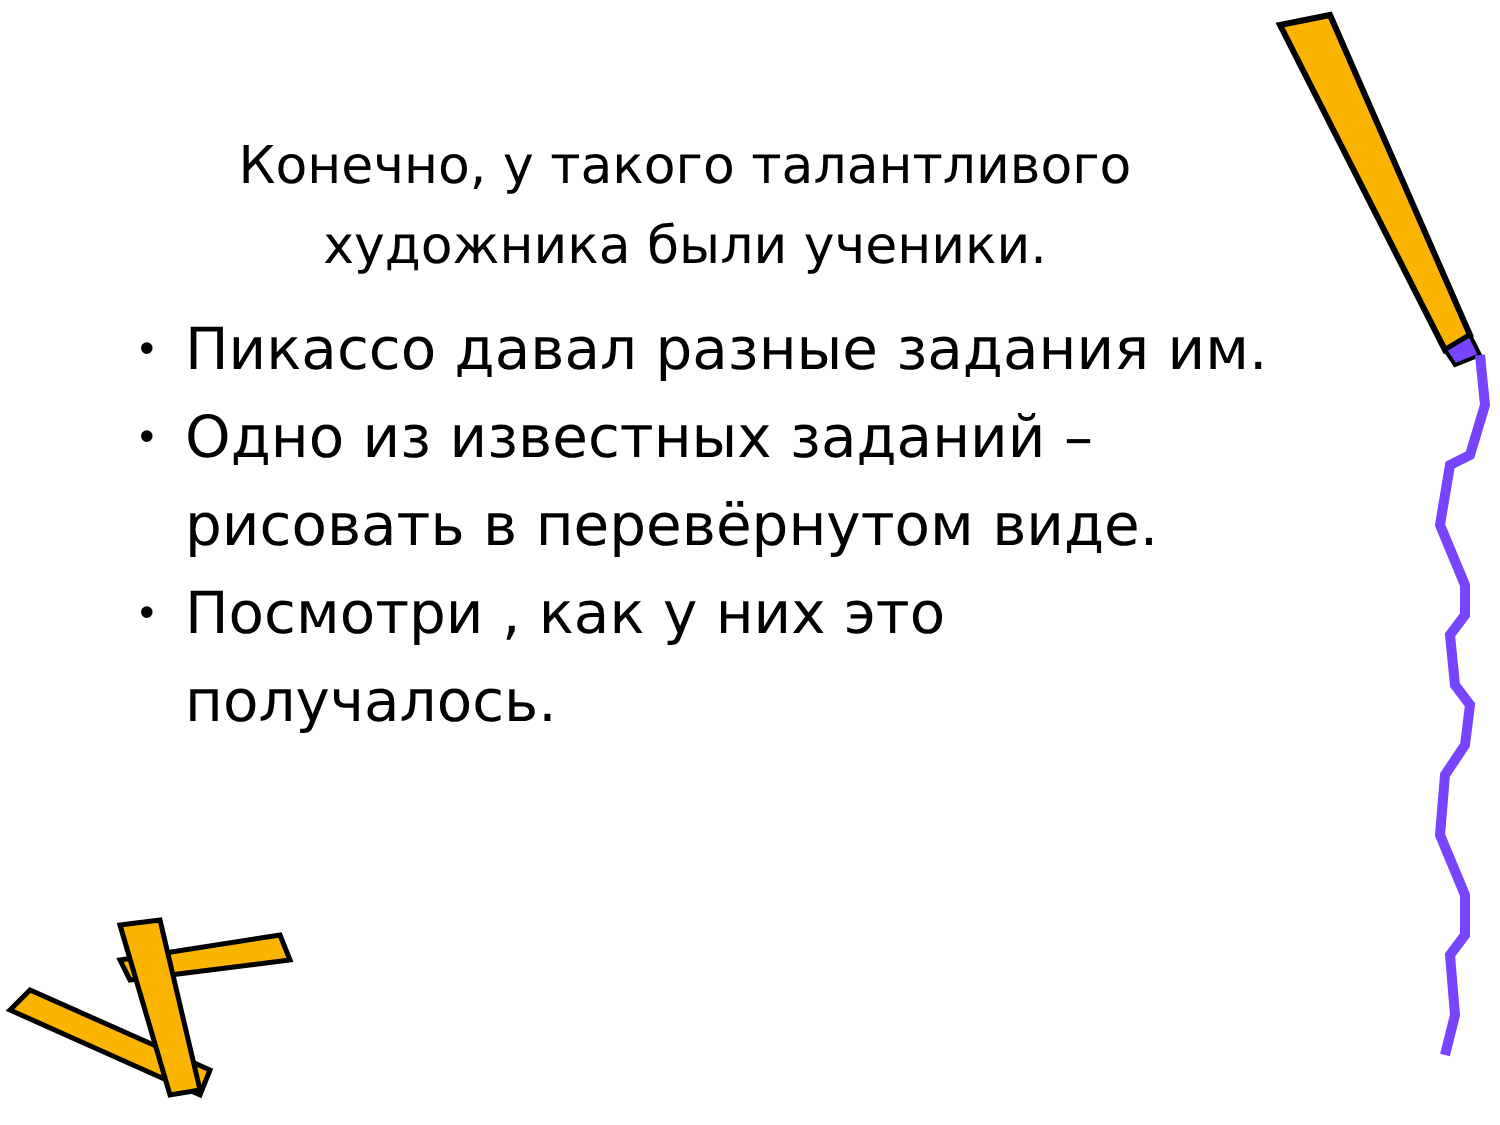Конечно, у такого талантливого художника были ученики.
• Пикассо давал разные задания им.
• Одно из известных заданий – рисовать в перевёрнутом виде.
• Посмотри , как у них это получалось.